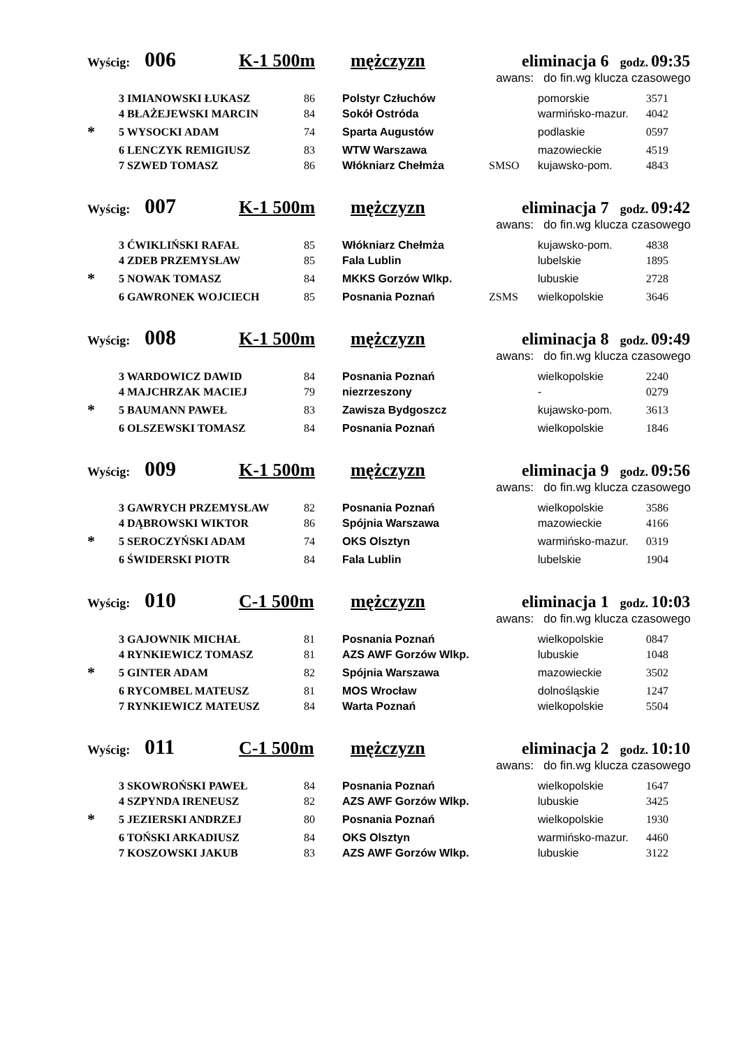Wyścig: 006 K-1 500m mężczyzn eliminacja 6 godz. 09:35
awans: do fin.wg klucza czasowego
| | 3 IMIANOWSKI ŁUKASZ | 86 | Polstyr Człuchów | | pomorskie | 3571 |
| | 4 BŁAŻEJEWSKI MARCIN | 84 | Sokół Ostróda | | warmińsko-mazur. | 4042 |
| * | 5 WYSOCKI ADAM | 74 | Sparta Augustów | | podlaskie | 0597 |
| | 6 LENCZYK REMIGIUSZ | 83 | WTW Warszawa | | mazowieckie | 4519 |
| | 7 SZWED TOMASZ | 86 | Włókniarz Chełmża | SMSO | kujawsko-pom. | 4843 |
Wyścig: 007 K-1 500m mężczyzn eliminacja 7 godz. 09:42
awans: do fin.wg klucza czasowego
| | 3 ĆWIKLIŃSKI RAFAŁ | 85 | Włókniarz Chełmża | | kujawsko-pom. | 4838 |
| | 4 ZDEB PRZEMYSŁAW | 85 | Fala Lublin | | lubelskie | 1895 |
| * | 5 NOWAK TOMASZ | 84 | MKKS Gorzów Wlkp. | | lubuskie | 2728 |
| | 6 GAWRONEK WOJCIECH | 85 | Posnania Poznań | ZSMS | wielkopolskie | 3646 |
Wyścig: 008 K-1 500m mężczyzn eliminacja 8 godz. 09:49
awans: do fin.wg klucza czasowego
| | 3 WARDOWICZ DAWID | 84 | Posnania Poznań | | wielkopolskie | 2240 |
| | 4 MAJCHRZAK MACIEJ | 79 | niezrzeszony | | - | 0279 |
| * | 5 BAUMANN PAWEŁ | 83 | Zawisza Bydgoszcz | | kujawsko-pom. | 3613 |
| | 6 OLSZEWSKI TOMASZ | 84 | Posnania Poznań | | wielkopolskie | 1846 |
Wyścig: 009 K-1 500m mężczyzn eliminacja 9 godz. 09:56
awans: do fin.wg klucza czasowego
| | 3 GAWRYCH PRZEMYSŁAW | 82 | Posnania Poznań | | wielkopolskie | 3586 |
| | 4 DĄBROWSKI WIKTOR | 86 | Spójnia Warszawa | | mazowieckie | 4166 |
| * | 5 SEROCZYŃSKI ADAM | 74 | OKS Olsztyn | | warmińsko-mazur. | 0319 |
| | 6 ŚWIDERSKI PIOTR | 84 | Fala Lublin | | lubelskie | 1904 |
Wyścig: 010 C-1 500m mężczyzn eliminacja 1 godz. 10:03
awans: do fin.wg klucza czasowego
| | 3 GAJOWNIK MICHAŁ | 81 | Posnania Poznań | | wielkopolskie | 0847 |
| | 4 RYNKIEWICZ TOMASZ | 81 | AZS AWF Gorzów Wlkp. | | lubuskie | 1048 |
| * | 5 GINTER ADAM | 82 | Spójnia Warszawa | | mazowieckie | 3502 |
| | 6 RYCOMBEL MATEUSZ | 81 | MOS Wrocław | | dolnośląskie | 1247 |
| | 7 RYNKIEWICZ MATEUSZ | 84 | Warta Poznań | | wielkopolskie | 5504 |
Wyścig: 011 C-1 500m mężczyzn eliminacja 2 godz. 10:10
awans: do fin.wg klucza czasowego
| | 3 SKOWROŃSKI PAWEŁ | 84 | Posnania Poznań | | wielkopolskie | 1647 |
| | 4 SZPYNDA IRENEUSZ | 82 | AZS AWF Gorzów Wlkp. | | lubuskie | 3425 |
| * | 5 JEZIERSKI ANDRZEJ | 80 | Posnania Poznań | | wielkopolskie | 1930 |
| | 6 TOŃSKI ARKADIUSZ | 84 | OKS Olsztyn | | warmińsko-mazur. | 4460 |
| | 7 KOSZOWSKI JAKUB | 83 | AZS AWF Gorzów Wlkp. | | lubuskie | 3122 |